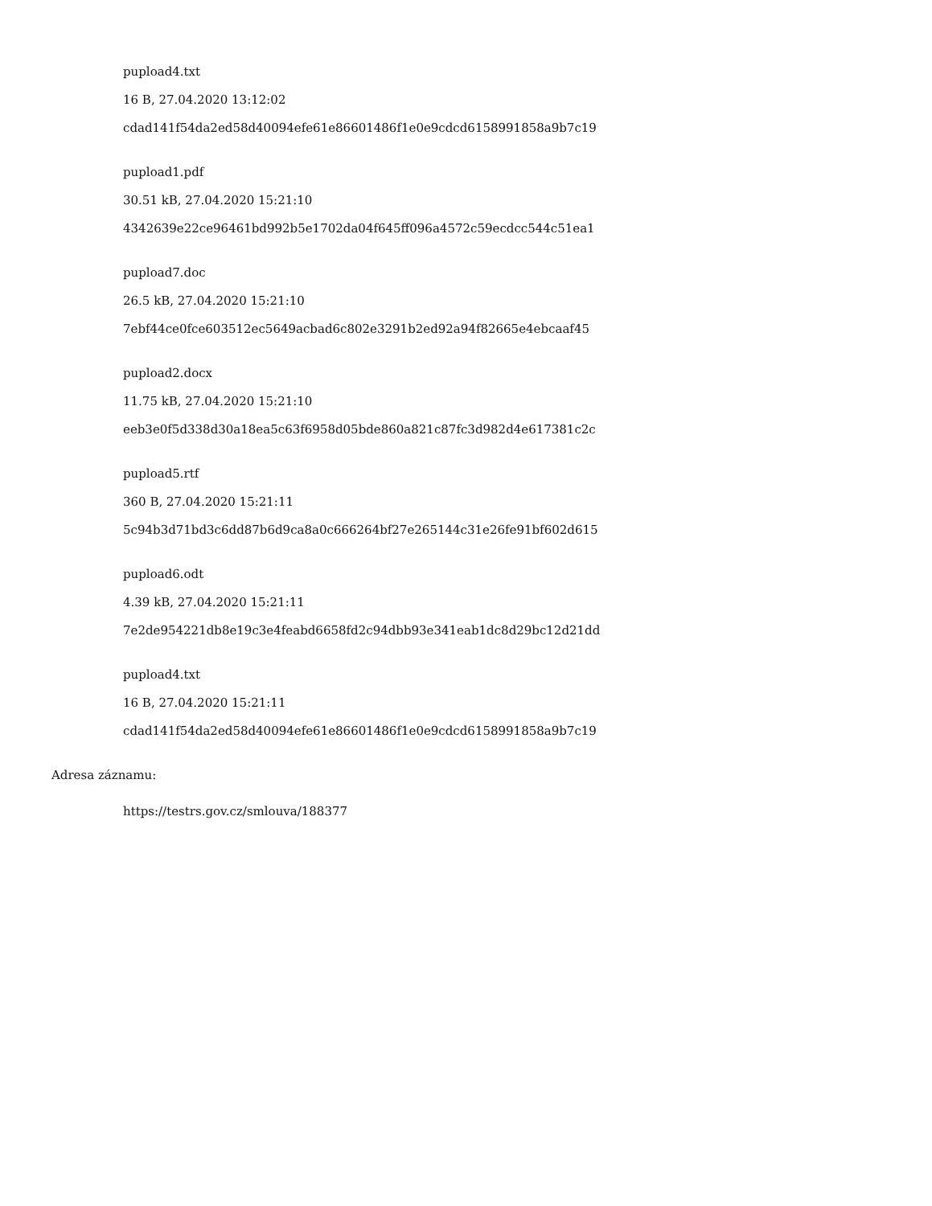pupload4.txt
16 B, 27.04.2020 13:12:02
cdad141f54da2ed58d40094efe61e86601486f1e0e9cdcd6158991858a9b7c19
pupload1.pdf
30.51 kB, 27.04.2020 15:21:10
4342639e22ce96461bd992b5e1702da04f645ff096a4572c59ecdcc544c51ea1
pupload7.doc
26.5 kB, 27.04.2020 15:21:10
7ebf44ce0fce603512ec5649acbad6c802e3291b2ed92a94f82665e4ebcaaf45
pupload2.docx
11.75 kB, 27.04.2020 15:21:10
eeb3e0f5d338d30a18ea5c63f6958d05bde860a821c87fc3d982d4e617381c2c
pupload5.rtf
360 B, 27.04.2020 15:21:11
5c94b3d71bd3c6dd87b6d9ca8a0c666264bf27e265144c31e26fe91bf602d615
pupload6.odt
4.39 kB, 27.04.2020 15:21:11
7e2de954221db8e19c3e4feabd6658fd2c94dbb93e341eab1dc8d29bc12d21dd
pupload4.txt
16 B, 27.04.2020 15:21:11
cdad141f54da2ed58d40094efe61e86601486f1e0e9cdcd6158991858a9b7c19
Adresa záznamu:
https://testrs.gov.cz/smlouva/188377